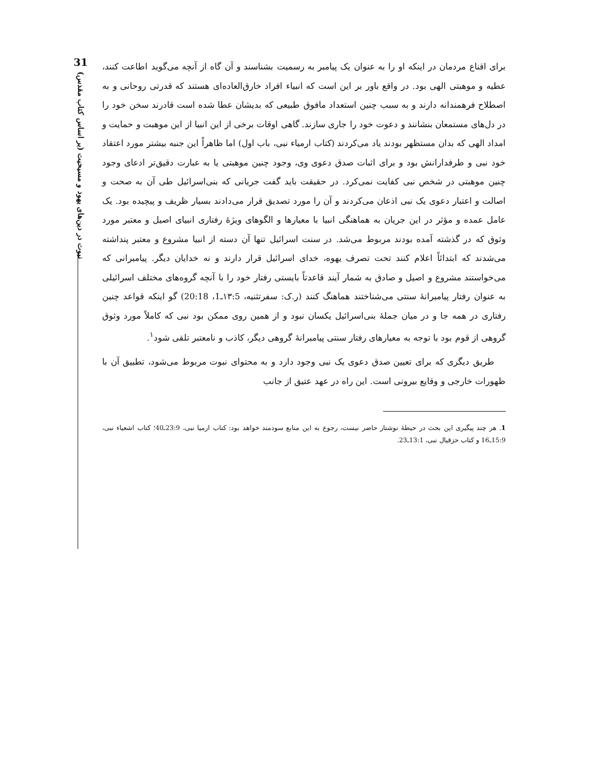31
نبوت در دین‌های یهود و مسیحیت (بر اساس کتاب مقدس)
برای اقناع مردمان در اینکه او را به عنوان یک پیامبر به رسمیت بشناسند و آن گاه از آنچه می‌گوید اطاعت کنند، عطیه و موهبتی الهی بود. در واقع باور بر این است که انبیاء افراد خارق‌العاده‌ای هستند که قدرتی روحانی و به اصطلاح فرهمندانه دارند و به سبب چنین استعداد مافوق طبیعی که بدیشان عطا شده است قادرند سخن خود را در دل‌های مستمعان بنشانند و دعوت خود را جاری سازند. گاهی اوقات برخی از این انبیا از این موهبت و حمایت و امداد الهی که بدان مستظهر بودند یاد می‌کردند (کتاب ارمیاء نبی، باب اول) اما ظاهراً این جنبه بیشتر مورد اعتقاد خود نبی و طرفدارانش بود و برای اثبات صدق دعوی وی، وجود چنین موهبتی یا به عبارت دقیق‌تر ادعای وجود چنین موهبتی در شخص نبی کفایت نمی‌کرد. در حقیقت باید گفت جریانی که بنی‌اسرائیل طی آن به صحت و اصالت و اعتبار دعوی یک نبی اذعان می‌کردند و آن را مورد تصدیق قرار می‌دادند بسیار ظریف و پیچیده بود. یک عامل عمده و مؤثر در این جریان به هماهنگی انبیا با معیارها و الگوهای ویژهٔ رفتاری انبیای اصیل و معتبر مورد وثوق که در گذشته آمده بودند مربوط می‌شد. در سنت اسرائیل تنها آن دسته از انبیا مشروع و معتبر پنداشته می‌شدند که ابتدائاً اعلام کنند تحت تصرف یهوه، خدای اسرائیل قرار دارند و نه خدایان دیگر. پیامبرانی که می‌خواستند مشروع و اصیل و صادق به شمار آیند قاعدتاً بایستی رفتار خود را با آنچه گروه‌های مختلف اسرائیلی به عنوان رفتار پیامبرانهٔ سنتی می‌شناختند هماهنگ کنند (ر.ک: سفرتثنیه، ۱۳:5ـ1، 20:18) گو اینکه قواعد چنین رفتاری در همه جا و در میان جملهٔ بنی‌اسرائیل یکسان نبود و از همین روی ممکن بود نبی که کاملاً مورد وثوق گروهی از قوم بود با توجه به معیارهای رفتار سنتی پیامبرانهٔ گروهی دیگر، کاذب و نامعتبر تلقی شود<sup>۱</sup>.
طریق دیگری که برای تعیین صدق دعوی یک نبی وجود دارد و به محتوای نبوت مربوط می‌شود، تطبیق آن با ظهورات خارجی و وقایع بیرونی است. این راه در عهد عتیق از جانب
1. هر چند پیگیری این بحث در حیطهٔ نوشتار حاضر نیست، رجوع به این منابع سودمند خواهد بود: کتاب ارمیا نبی، 23:9ـ40؛ کتاب اشعیاء نبی، 15:9ـ16 و کتاب حزقیال نبی، 13:1ـ23.